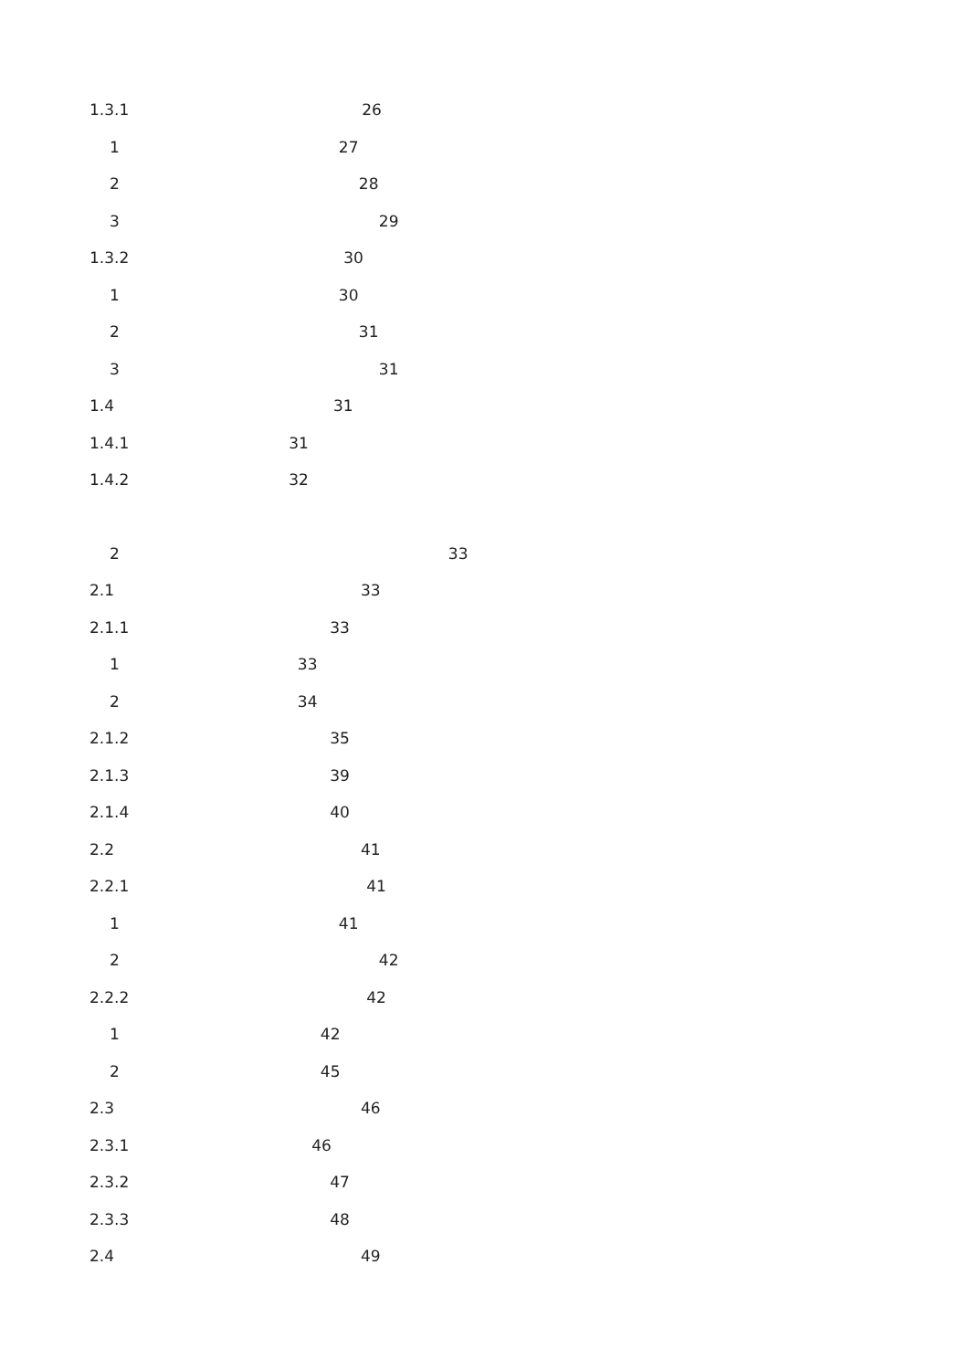1.3.1 26
1 27
2 28
3 29
1.3.2 30
1 30
2 31
3 31
1.4 31
1.4.1 31
1.4.2 32
2 33
2.1 33
2.1.1 33
1 33
2 34
2.1.2 35
2.1.3 39
2.1.4 40
2.2 41
2.2.1 41
1 41
2 42
2.2.2 42
1 42
2 45
2.3 46
2.3.1 46
2.3.2 47
2.3.3 48
2.4 49